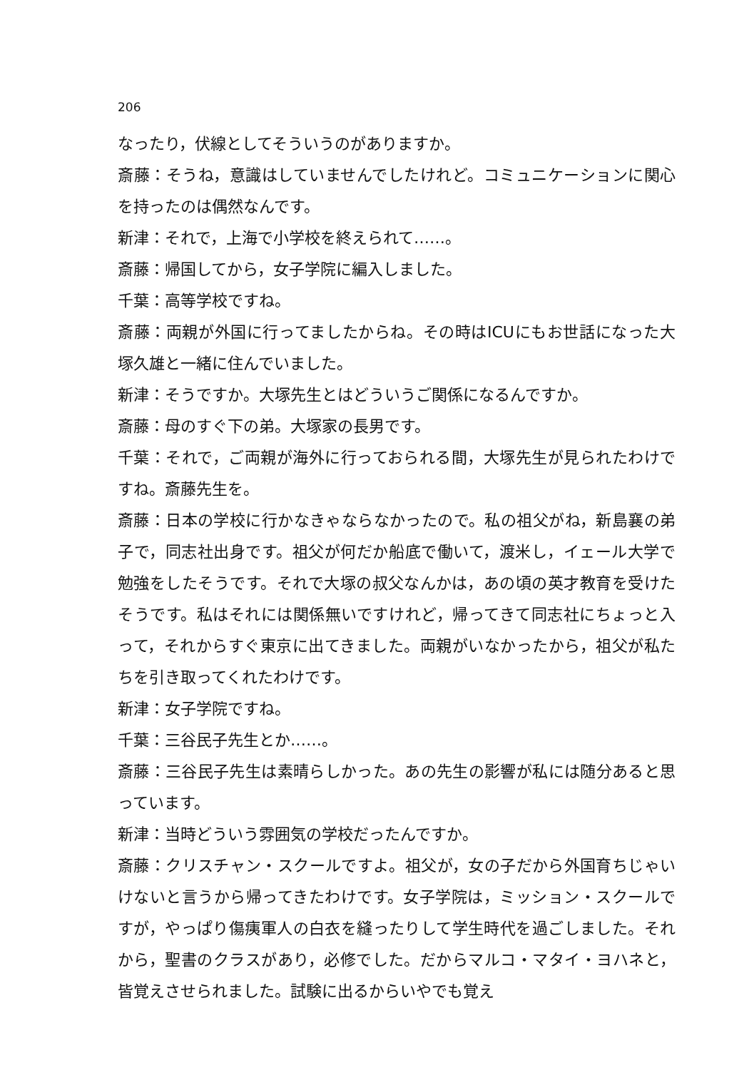206
なったり，伏線としてそういうのがありますか。
斎藤：そうね，意識はしていませんでしたけれど。コミュニケーションに関心を持ったのは偶然なんです。
新津：それで，上海で小学校を終えられて……。
斎藤：帰国してから，女子学院に編入しました。
千葉：高等学校ですね。
斎藤：両親が外国に行ってましたからね。その時はICUにもお世話になった大塚久雄と一緒に住んでいました。
新津：そうですか。大塚先生とはどういうご関係になるんですか。
斎藤：母のすぐ下の弟。大塚家の長男です。
千葉：それで，ご両親が海外に行っておられる間，大塚先生が見られたわけですね。斎藤先生を。
斎藤：日本の学校に行かなきゃならなかったので。私の祖父がね，新島襄の弟子で，同志社出身です。祖父が何だか船底で働いて，渡米し，イェール大学で勉強をしたそうです。それで大塚の叔父なんかは，あの頃の英才教育を受けたそうです。私はそれには関係無いですけれど，帰ってきて同志社にちょっと入って，それからすぐ東京に出てきました。両親がいなかったから，祖父が私たちを引き取ってくれたわけです。
新津：女子学院ですね。
千葉：三谷民子先生とか……。
斎藤：三谷民子先生は素晴らしかった。あの先生の影響が私には随分あると思っています。
新津：当時どういう雰囲気の学校だったんですか。
斎藤：クリスチャン・スクールですよ。祖父が，女の子だから外国育ちじゃいけないと言うから帰ってきたわけです。女子学院は，ミッション・スクールですが，やっぱり傷痍軍人の白衣を縫ったりして学生時代を過ごしました。それから，聖書のクラスがあり，必修でした。だからマルコ・マタイ・ヨハネと，皆覚えさせられました。試験に出るからいやでも覚え